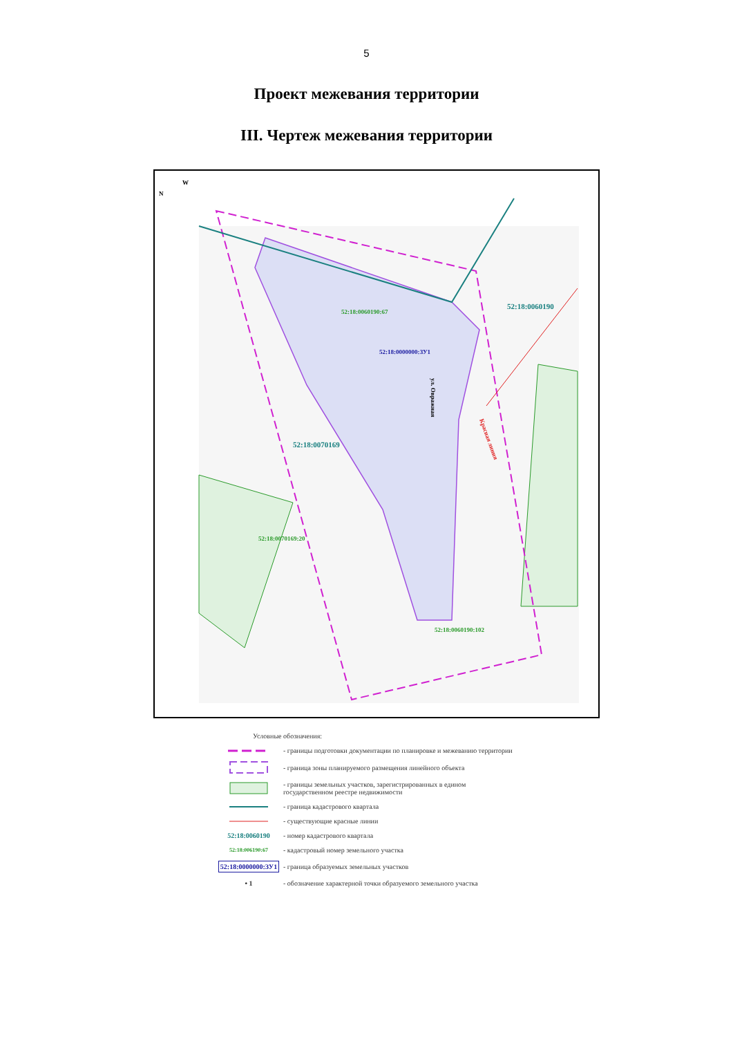5
Проект межевания территории
III. Чертеж межевания территории
N
W
52:18:0060190
52:18:0070169
52:18:0060190:67
52:18:0000000:ЗУ1
52:18:0070169:20
52:18:0060190:102
ул. Овражная
Красная линия
Условные обозначения:
- границы подготовки документации по планировке и межеванию территории
- граница зоны планируемого размещения линейного объекта
- границы земельных участков, зарегистрированных в едином
государственном реестре недвижимости
- граница кадастрового квартала
- существующие красные линии
52:18:0060190 - номер кадастрового квартала
52:18:006190:67
- кадастровый номер земельного участка
52:18:0000000:ЗУ1
- граница образуемых земельных участков
• 1
- обозначение характерной точки образуемого земельного участка